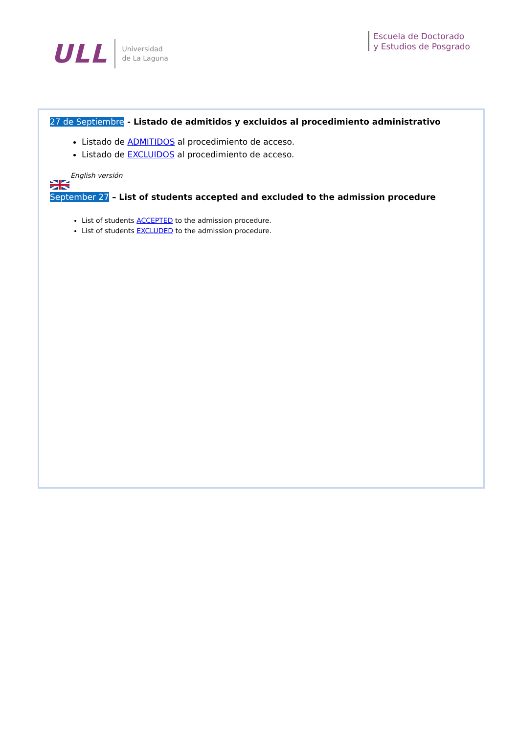ULL Universidad
de La Laguna
Escuela de Doctorado
y Estudios de Posgrado
27 de Septiembre - Listado de admitidos y excluidos al procedimiento administrativo
Listado de ADMITIDOS al procedimiento de acceso.
Listado de EXCLUIDOS al procedimiento de acceso.
English versión
September 27 – List of students accepted and excluded to the admission procedure
List of students ACCEPTED to the admission procedure.
List of students EXCLUDED to the admission procedure.